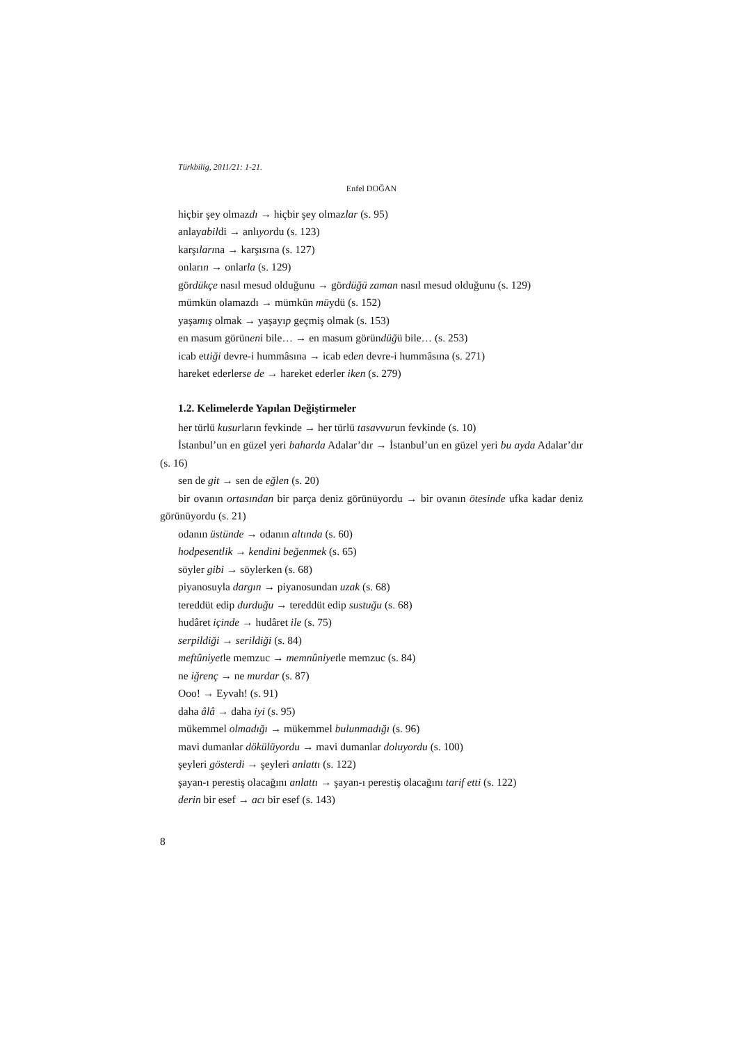Türkbilig, 2011/21: 1-21.
Enfel DOĞAN
hiçbir şey olmazdı → hiçbir şey olmazlar (s. 95)
anlayabildi → anlıyordu (s. 123)
karşılarına → karşısına (s. 127)
onların → onlarla (s. 129)
gördükçe nasıl mesud olduğunu → gördüğü zaman nasıl mesud olduğunu (s. 129)
mümkün olamazdı → mümkün müydü (s. 152)
yaşamış olmak → yaşayıp geçmiş olmak (s. 153)
en masum görüneni bile… → en masum göründüğü bile… (s. 253)
icab ettiği devre-i hummâsına → icab eden devre-i hummâsına (s. 271)
hareket ederlerse de → hareket ederler iken (s. 279)
1.2. Kelimelerde Yapılan Değiştirmeler
her türlü kusurların fevkinde → her türlü tasavvurun fevkinde (s. 10)
İstanbul’un en güzel yeri baharda Adalar’dır → İstanbul’un en güzel yeri bu ayda Adalar’dır (s. 16)
sen de git → sen de eğlen (s. 20)
bir ovanın ortasından bir parça deniz görünüyordu → bir ovanın ötesinde ufka kadar deniz görünüyordu (s. 21)
odanın üstünde → odanın altında (s. 60)
hodpesentlik → kendini beğenmek (s. 65)
söyler gibi → söylerken (s. 68)
piyanosuyla dargın → piyanosundan uzak (s. 68)
tereddüt edip durduğu → tereddüt edip sustuğu (s. 68)
hudâret içinde → hudâret ile (s. 75)
serpildiği → serildiği (s. 84)
meftûniyetle memzuc → memnûniyetle memzuc (s. 84)
ne iğrenç → ne murdar (s. 87)
Ooo! → Eyvah! (s. 91)
daha âlâ → daha iyi (s. 95)
mükemmel olmadığı → mükemmel bulunmadığı (s. 96)
mavi dumanlar dökülüyordu → mavi dumanlar doluyordu (s. 100)
şeyleri gösterdi → şeyleri anlattı (s. 122)
şayan-ı perestiş olacağını anlattı → şayan-ı perestiş olacağını tarif etti (s. 122)
derin bir esef → acı bir esef (s. 143)
8